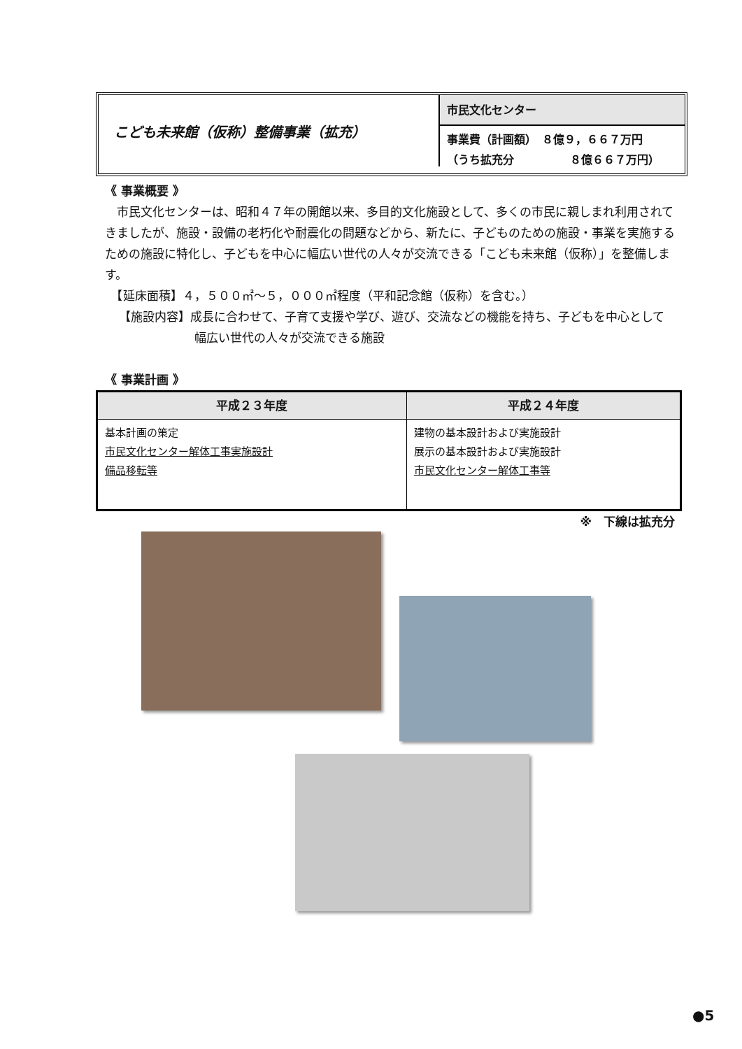こども未来館（仮称）整備事業（拡充）
市民文化センター
事業費（計画額）　８億９，６６７万円
（うち拡充分　　　　　８億６６７万円）
《 事業概要 》
　市民文化センターは、昭和４７年の開館以来、多目的文化施設として、多くの市民に親しまれ利用されてきましたが、施設・設備の老朽化や耐震化の問題などから、新たに、子どものための施設・事業を実施するための施設に特化し、子どもを中心に幅広い世代の人々が交流できる「こども未来館（仮称）」を整備します。
　【延床面積】４，５００㎡～５，０００㎡程度（平和記念館（仮称）を含む。）
【施設内容】成長に合わせて、子育て支援や学び、遊び、交流などの機能を持ち、子どもを中心として幅広い世代の人々が交流できる施設
《 事業計画 》
| 平成２３年度 | 平成２４年度 |
| --- | --- |
| 基本計画の策定 市民文化センター解体工事実施設計 備品移転等 | 建物の基本設計および実施設計 展示の基本設計および実施設計 市民文化センター解体工事等 |
※　下線は拡充分
●5